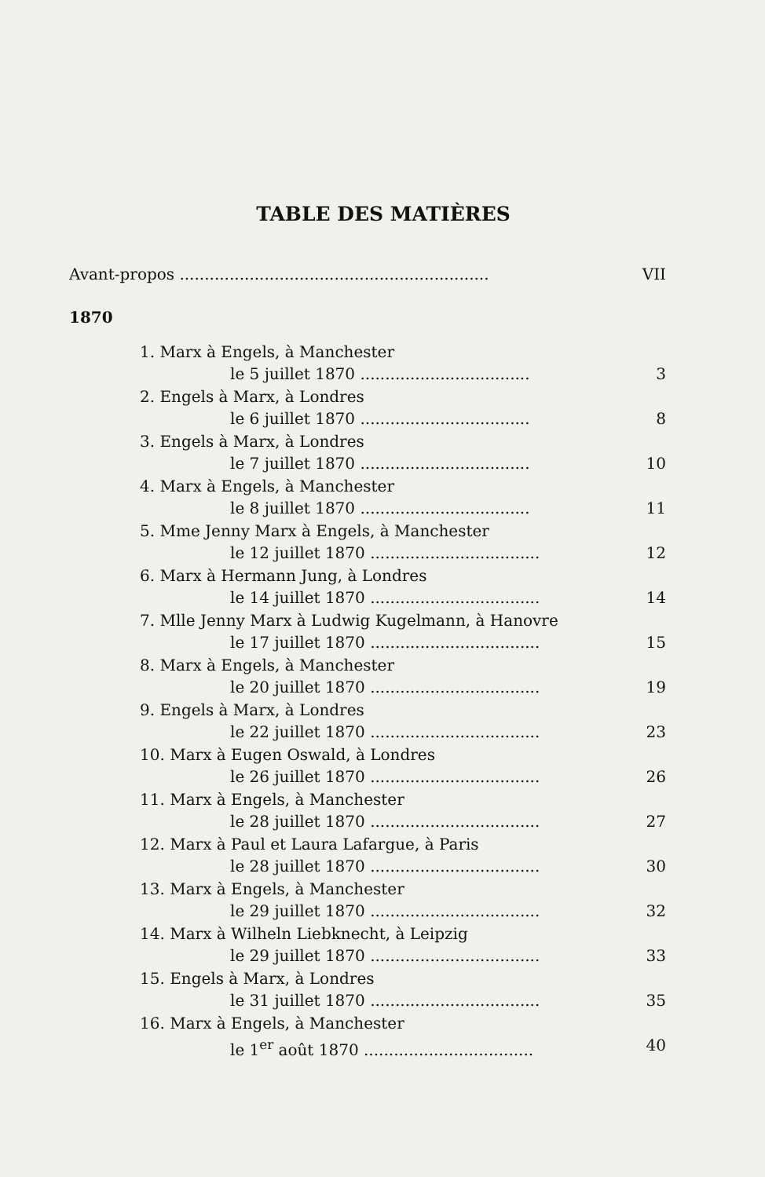TABLE DES MATIÈRES
Avant-propos .............................................................. VII
1870
1. Marx à Engels, à Manchester
le 5 juillet 1870 .................................. 3
2. Engels à Marx, à Londres
le 6 juillet 1870 .................................. 8
3. Engels à Marx, à Londres
le 7 juillet 1870 .................................. 10
4. Marx à Engels, à Manchester
le 8 juillet 1870 .................................. 11
5. Mme Jenny Marx à Engels, à Manchester
le 12 juillet 1870 .................................. 12
6. Marx à Hermann Jung, à Londres
le 14 juillet 1870 .................................. 14
7. Mlle Jenny Marx à Ludwig Kugelmann, à Hanovre
le 17 juillet 1870 .................................. 15
8. Marx à Engels, à Manchester
le 20 juillet 1870 .................................. 19
9. Engels à Marx, à Londres
le 22 juillet 1870 .................................. 23
10. Marx à Eugen Oswald, à Londres
le 26 juillet 1870 .................................. 26
11. Marx à Engels, à Manchester
le 28 juillet 1870 .................................. 27
12. Marx à Paul et Laura Lafargue, à Paris
le 28 juillet 1870 .................................. 30
13. Marx à Engels, à Manchester
le 29 juillet 1870 .................................. 32
14. Marx à Wilheln Liebknecht, à Leipzig
le 29 juillet 1870 .................................. 33
15. Engels à Marx, à Londres
le 31 juillet 1870 .................................. 35
16. Marx à Engels, à Manchester
le 1<sup>er</sup> août 1870 .................................. 40